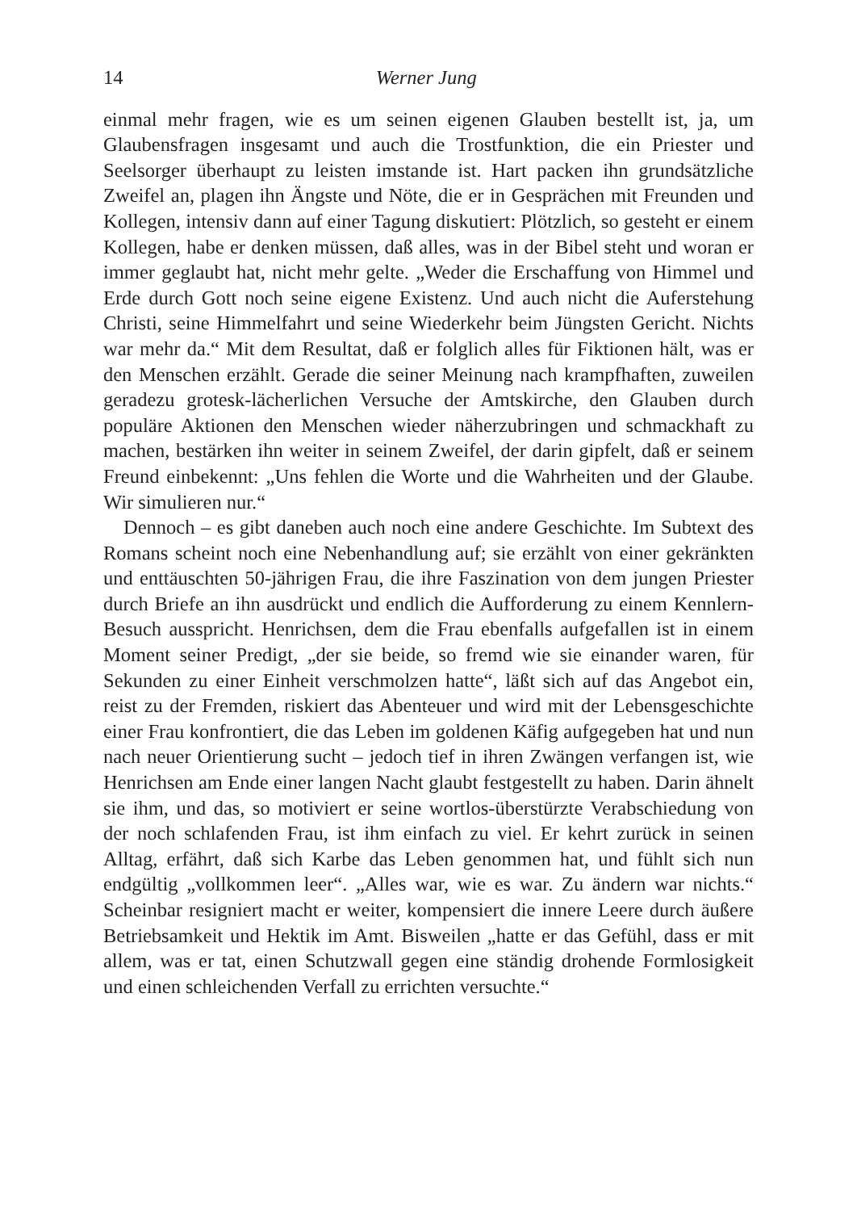14 Werner Jung
einmal mehr fragen, wie es um seinen eigenen Glauben bestellt ist, ja, um Glaubensfragen insgesamt und auch die Trostfunktion, die ein Priester und Seelsorger überhaupt zu leisten imstande ist. Hart packen ihn grundsätzliche Zweifel an, plagen ihn Ängste und Nöte, die er in Gesprächen mit Freunden und Kollegen, intensiv dann auf einer Tagung diskutiert: Plötzlich, so gesteht er einem Kollegen, habe er denken müssen, daß alles, was in der Bibel steht und woran er immer geglaubt hat, nicht mehr gelte. „Weder die Erschaffung von Himmel und Erde durch Gott noch seine eigene Existenz. Und auch nicht die Auferstehung Christi, seine Himmelfahrt und seine Wiederkehr beim Jüngsten Gericht. Nichts war mehr da.“ Mit dem Resultat, daß er folglich alles für Fiktionen hält, was er den Menschen erzählt. Gerade die seiner Meinung nach krampfhaften, zuweilen geradezu grotesk-lächerlichen Versuche der Amtskirche, den Glauben durch populäre Aktionen den Menschen wieder näherzubringen und schmackhaft zu machen, bestärken ihn weiter in seinem Zweifel, der darin gipfelt, daß er seinem Freund einbekennt: „Uns fehlen die Worte und die Wahrheiten und der Glaube. Wir simulieren nur.“
Dennoch – es gibt daneben auch noch eine andere Geschichte. Im Subtext des Romans scheint noch eine Nebenhandlung auf; sie erzählt von einer gekränkten und enttäuschten 50-jährigen Frau, die ihre Faszination von dem jungen Priester durch Briefe an ihn ausdrückt und endlich die Aufforderung zu einem Kennlern-Besuch ausspricht. Henrichsen, dem die Frau ebenfalls aufgefallen ist in einem Moment seiner Predigt, „der sie beide, so fremd wie sie einander waren, für Sekunden zu einer Einheit verschmolzen hatte“, läßt sich auf das Angebot ein, reist zu der Fremden, riskiert das Abenteuer und wird mit der Lebensgeschichte einer Frau konfrontiert, die das Leben im goldenen Käfig aufgegeben hat und nun nach neuer Orientierung sucht – jedoch tief in ihren Zwängen verfangen ist, wie Henrichsen am Ende einer langen Nacht glaubt festgestellt zu haben. Darin ähnelt sie ihm, und das, so motiviert er seine wortlos-überstürzte Verabschiedung von der noch schlafenden Frau, ist ihm einfach zu viel. Er kehrt zurück in seinen Alltag, erfährt, daß sich Karbe das Leben genommen hat, und fühlt sich nun endgültig „vollkommen leer“. „Alles war, wie es war. Zu ändern war nichts.“ Scheinbar resigniert macht er weiter, kompensiert die innere Leere durch äußere Betriebsamkeit und Hektik im Amt. Bisweilen „hatte er das Gefühl, dass er mit allem, was er tat, einen Schutzwall gegen eine ständig drohende Formlosigkeit und einen schleichenden Verfall zu errichten versuchte.“